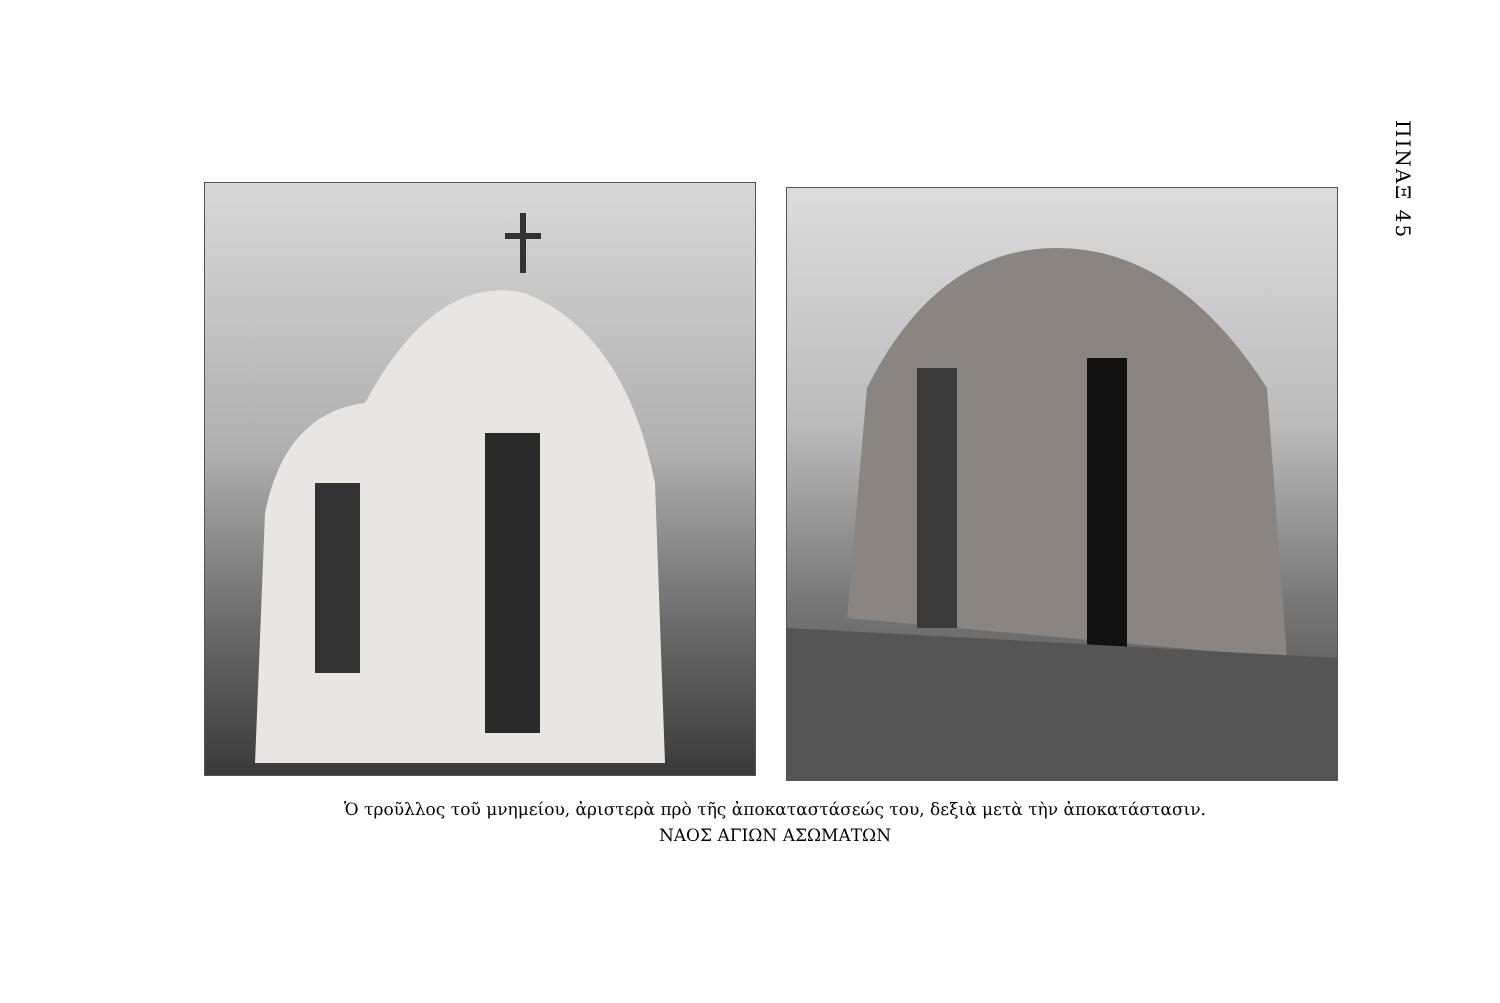ΠΙΝΑΞ 45
Ὁ τροῦλλος τοῦ μνημείου, ἀριστερὰ πρὸ τῆς ἀποκαταστάσεώς του, δεξιὰ μετὰ τὴν ἀποκατάστασιν.
ΝΑΟΣ ΑΓΙΩΝ ΑΣΩΜΑΤΩΝ